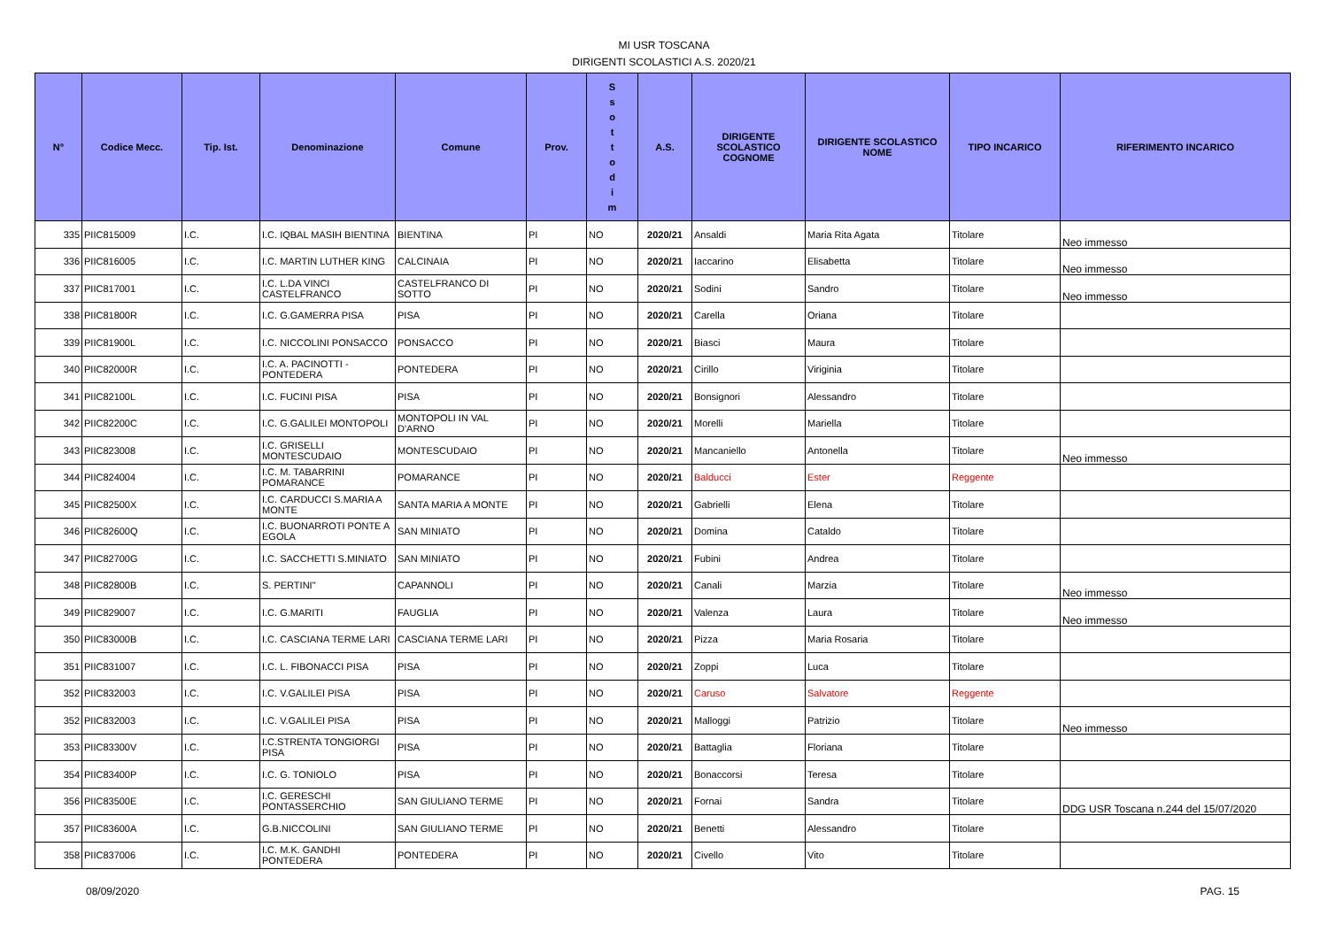MI USR TOSCANA
DIRIGENTI SCOLASTICI A.S. 2020/21
| N° | Codice Mecc. | Tip. Ist. | Denominazione | Comune | Prov. | S s o t t o d i m | A.S. | DIRIGENTE SCOLASTICO COGNOME | DIRIGENTE SCOLASTICO NOME | TIPO INCARICO | RIFERIMENTO INCARICO |
| --- | --- | --- | --- | --- | --- | --- | --- | --- | --- | --- | --- |
| 335 | PIIC815009 | I.C. | I.C. IQBAL MASIH BIENTINA | BIENTINA | PI | NO | 2020/21 | Ansaldi | Maria Rita Agata | Titolare | Neo immesso |
| 336 | PIIC816005 | I.C. | I.C. MARTIN LUTHER KING | CALCINAIA | PI | NO | 2020/21 | Iaccarino | Elisabetta | Titolare | Neo immesso |
| 337 | PIIC817001 | I.C. | I.C. L.DA VINCI CASTELFRANCO | CASTELFRANCO DI SOTTO | PI | NO | 2020/21 | Sodini | Sandro | Titolare | Neo immesso |
| 338 | PIIC81800R | I.C. | I.C. G.GAMERRA PISA | PISA | PI | NO | 2020/21 | Carella | Oriana | Titolare | |
| 339 | PIIC81900L | I.C. | I.C. NICCOLINI PONSACCO | PONSACCO | PI | NO | 2020/21 | Biasci | Maura | Titolare | |
| 340 | PIIC82000R | I.C. | I.C. A. PACINOTTI - PONTEDERA | PONTEDERA | PI | NO | 2020/21 | Cirillo | Viriginia | Titolare | |
| 341 | PIIC82100L | I.C. | I.C. FUCINI PISA | PISA | PI | NO | 2020/21 | Bonsignori | Alessandro | Titolare | |
| 342 | PIIC82200C | I.C. | I.C. G.GALILEI MONTOPOLI | MONTOPOLI IN VAL D'ARNO | PI | NO | 2020/21 | Morelli | Mariella | Titolare | |
| 343 | PIIC823008 | I.C. | I.C. GRISELLI MONTESCUDAIO | MONTESCUDAIO | PI | NO | 2020/21 | Mancaniello | Antonella | Titolare | Neo immesso |
| 344 | PIIC824004 | I.C. | I.C. M. TABARRINI POMARANCE | POMARANCE | PI | NO | 2020/21 | Balducci | Ester | Reggente | |
| 345 | PIIC82500X | I.C. | I.C. CARDUCCI S.MARIA A MONTE | SANTA MARIA A MONTE | PI | NO | 2020/21 | Gabrielli | Elena | Titolare | |
| 346 | PIIC82600Q | I.C. | I.C. BUONARROTI PONTE A EGOLA | SAN MINIATO | PI | NO | 2020/21 | Domina | Cataldo | Titolare | |
| 347 | PIIC82700G | I.C. | I.C. SACCHETTI S.MINIATO | SAN MINIATO | PI | NO | 2020/21 | Fubini | Andrea | Titolare | |
| 348 | PIIC82800B | I.C. | S. PERTINI" | CAPANNOLI | PI | NO | 2020/21 | Canali | Marzia | Titolare | Neo immesso |
| 349 | PIIC829007 | I.C. | I.C. G.MARITI | FAUGLIA | PI | NO | 2020/21 | Valenza | Laura | Titolare | Neo immesso |
| 350 | PIIC83000B | I.C. | I.C. CASCIANA TERME LARI | CASCIANA TERME LARI | PI | NO | 2020/21 | Pizza | Maria Rosaria | Titolare | |
| 351 | PIIC831007 | I.C. | I.C. L. FIBONACCI PISA | PISA | PI | NO | 2020/21 | Zoppi | Luca | Titolare | |
| 352 | PIIC832003 | I.C. | I.C. V.GALILEI PISA | PISA | PI | NO | 2020/21 | Caruso | Salvatore | Reggente | |
| 352 | PIIC832003 | I.C. | I.C. V.GALILEI PISA | PISA | PI | NO | 2020/21 | Malloggi | Patrizio | Titolare | Neo immesso |
| 353 | PIIC83300V | I.C. | I.C.STRENTA TONGIORGI PISA | PISA | PI | NO | 2020/21 | Battaglia | Floriana | Titolare | |
| 354 | PIIC83400P | I.C. | I.C. G. TONIOLO | PISA | PI | NO | 2020/21 | Bonaccorsi | Teresa | Titolare | |
| 356 | PIIC83500E | I.C. | I.C. GERESCHI PONTASSERCHIO | SAN GIULIANO TERME | PI | NO | 2020/21 | Fornai | Sandra | Titolare | DDG USR Toscana n.244 del 15/07/2020 |
| 357 | PIIC83600A | I.C. | G.B.NICCOLINI | SAN GIULIANO TERME | PI | NO | 2020/21 | Benetti | Alessandro | Titolare | |
| 358 | PIIC837006 | I.C. | I.C. M.K. GANDHI PONTEDERA | PONTEDERA | PI | NO | 2020/21 | Civello | Vito | Titolare | |
08/09/2020 PAG. 15